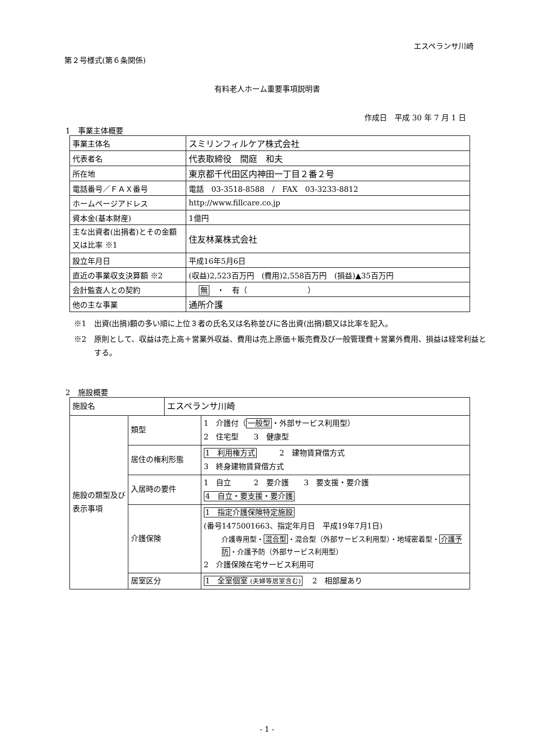エスペランサ川崎
第２号様式(第６条関係)
有料老人ホーム重要事項説明書
作成日　平成 30 年 7 月 1 日
1　事業主体概要
| 事業主体名 | スミリンフィルケア株式会社 |
| 代表者名 | 代表取締役 間庭 和夫 |
| 所在地 | 東京都千代田区内神田一丁目２番２号 |
| 電話番号／ＦＡＸ番号 | 電話 03-3518-8588 / FAX 03-3233-8812 |
| ホームページアドレス | http://www.fillcare.co.jp |
| 資本金(基本財産) | 1億円 |
| 主な出資者(出捐者)とその金額又は比率 ※1 | 住友林業株式会社 |
| 設立年月日 | 平成16年5月6日 |
| 直近の事業収支決算額 ※2 | (収益)2,523百万円 (費用)2,558百万円 (損益)▲35百万円 |
| 会計監査人との契約 | 無 ・ 有（ ） |
| 他の主な事業 | 通所介護 |
※1　出資(出捐)額の多い順に上位３者の氏名又は名称並びに各出資(出捐)額又は比率を記入。
※2　原則として、収益は売上高＋営業外収益、費用は売上原価＋販売費及び一般管理費＋営業外費用、損益は経常利益とする。
2　施設概要
| 施設名 | | エスペランサ川崎 | |
| 施設の類型及び表示事項 | 類型 | | 1 介護付（ 一般型 ・外部サービス利用型） 2 住宅型 3 健康型 |
| | 居住の権利形態 | | 1 利用権方式 2 建物賃貸借方式 3 終身建物賃貸借方式 |
| | 入居時の要件 | | 1 自立 2 要介護 3 要支援・要介護 4 自立・要支援・要介護 |
| | 介護保険 | | 1 指定介護保険特定施設 (番号1475001663、指定年月日 平成19年7月1日) 介護専用型・ 混合型 ・混合型（外部サービス利用型）・地域密着型・ 介護予防 ・介護予防（外部サービス利用型） 2 介護保険在宅サービス利用可 |
| | 居室区分 | | 1 全室個室 (夫婦等居室含む) 2 相部屋あり |
- 1 -